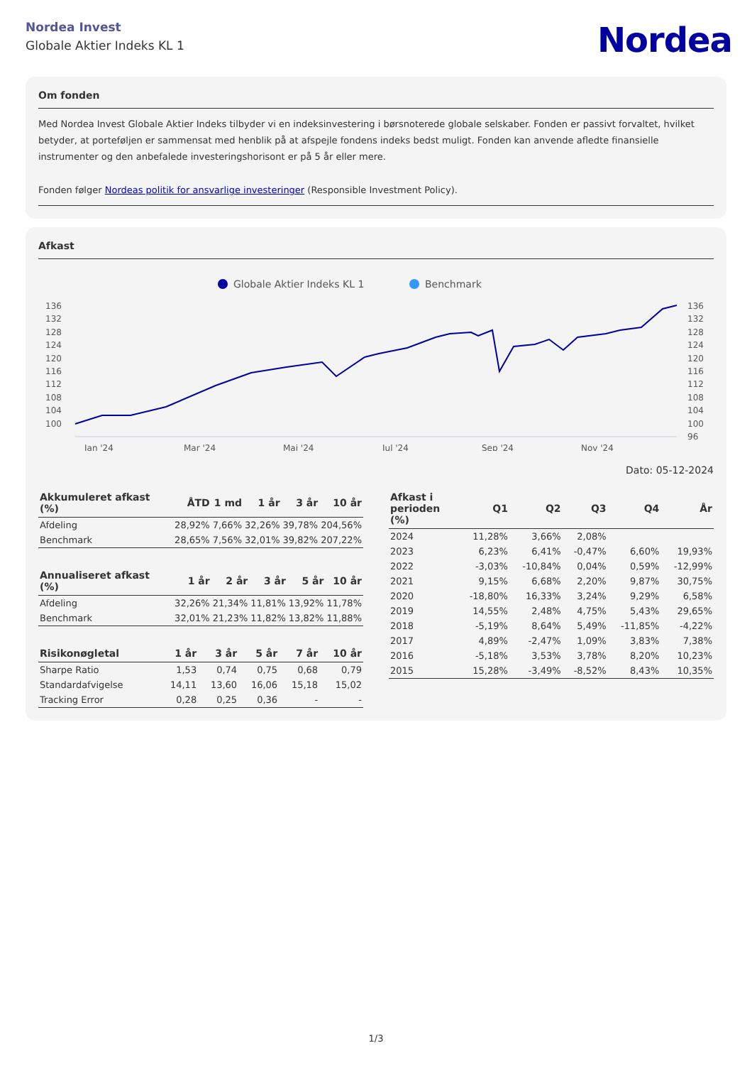Nordea Invest
Globale Aktier Indeks KL 1
Nordea
Om fonden
Med Nordea Invest Globale Aktier Indeks tilbyder vi en indeksinvestering i børsnoterede globale selskaber. Fonden er passivt forvaltet, hvilket betyder, at porteføljen er sammensat med henblik på at afspejle fondens indeks bedst muligt. Fonden kan anvende afledte finansielle instrumenter og den anbefalede investeringshorisont er på 5 år eller mere.
Fonden følger Nordeas politik for ansvarlige investeringer (Responsible Investment Policy).
Afkast
Globale Aktier Indeks KL 1
Benchmark
136
132
128
124
120
116
112
108
104
100
136
132
128
124
120
116
112
108
104
100
96
Jan '24
Mar '24
Maj '24
Jul '24
Sep '24
Nov '24
Dato: 05-12-2024
| Akkumuleret afkast (%) | ÅTD | 1 md | 1 år | 3 år | 10 år |
| --- | --- | --- | --- | --- | --- |
| Afdeling | 28,92% | 7,66% | 32,26% | 39,78% | 204,56% |
| Benchmark | 28,65% | 7,56% | 32,01% | 39,82% | 207,22% |
| Annualiseret afkast (%) | 1 år | 2 år | 3 år | 5 år | 10 år |
| --- | --- | --- | --- | --- | --- |
| Afdeling | 32,26% | 21,34% | 11,81% | 13,92% | 11,78% |
| Benchmark | 32,01% | 21,23% | 11,82% | 13,82% | 11,88% |
| Risikonøgletal | 1 år | 3 år | 5 år | 7 år | 10 år |
| --- | --- | --- | --- | --- | --- |
| Sharpe Ratio | 1,53 | 0,74 | 0,75 | 0,68 | 0,79 |
| Standardafvigelse | 14,11 | 13,60 | 16,06 | 15,18 | 15,02 |
| Tracking Error | 0,28 | 0,25 | 0,36 | - | - |
| Afkast i perioden (%) | Q1 | Q2 | Q3 | Q4 | År |
| --- | --- | --- | --- | --- | --- |
| 2024 | 11,28% | 3,66% | 2,08% | | |
| 2023 | 6,23% | 6,41% | -0,47% | 6,60% | 19,93% |
| 2022 | -3,03% | -10,84% | 0,04% | 0,59% | -12,99% |
| 2021 | 9,15% | 6,68% | 2,20% | 9,87% | 30,75% |
| 2020 | -18,80% | 16,33% | 3,24% | 9,29% | 6,58% |
| 2019 | 14,55% | 2,48% | 4,75% | 5,43% | 29,65% |
| 2018 | -5,19% | 8,64% | 5,49% | -11,85% | -4,22% |
| 2017 | 4,89% | -2,47% | 1,09% | 3,83% | 7,38% |
| 2016 | -5,18% | 3,53% | 3,78% | 8,20% | 10,23% |
| 2015 | 15,28% | -3,49% | -8,52% | 8,43% | 10,35% |
1/3